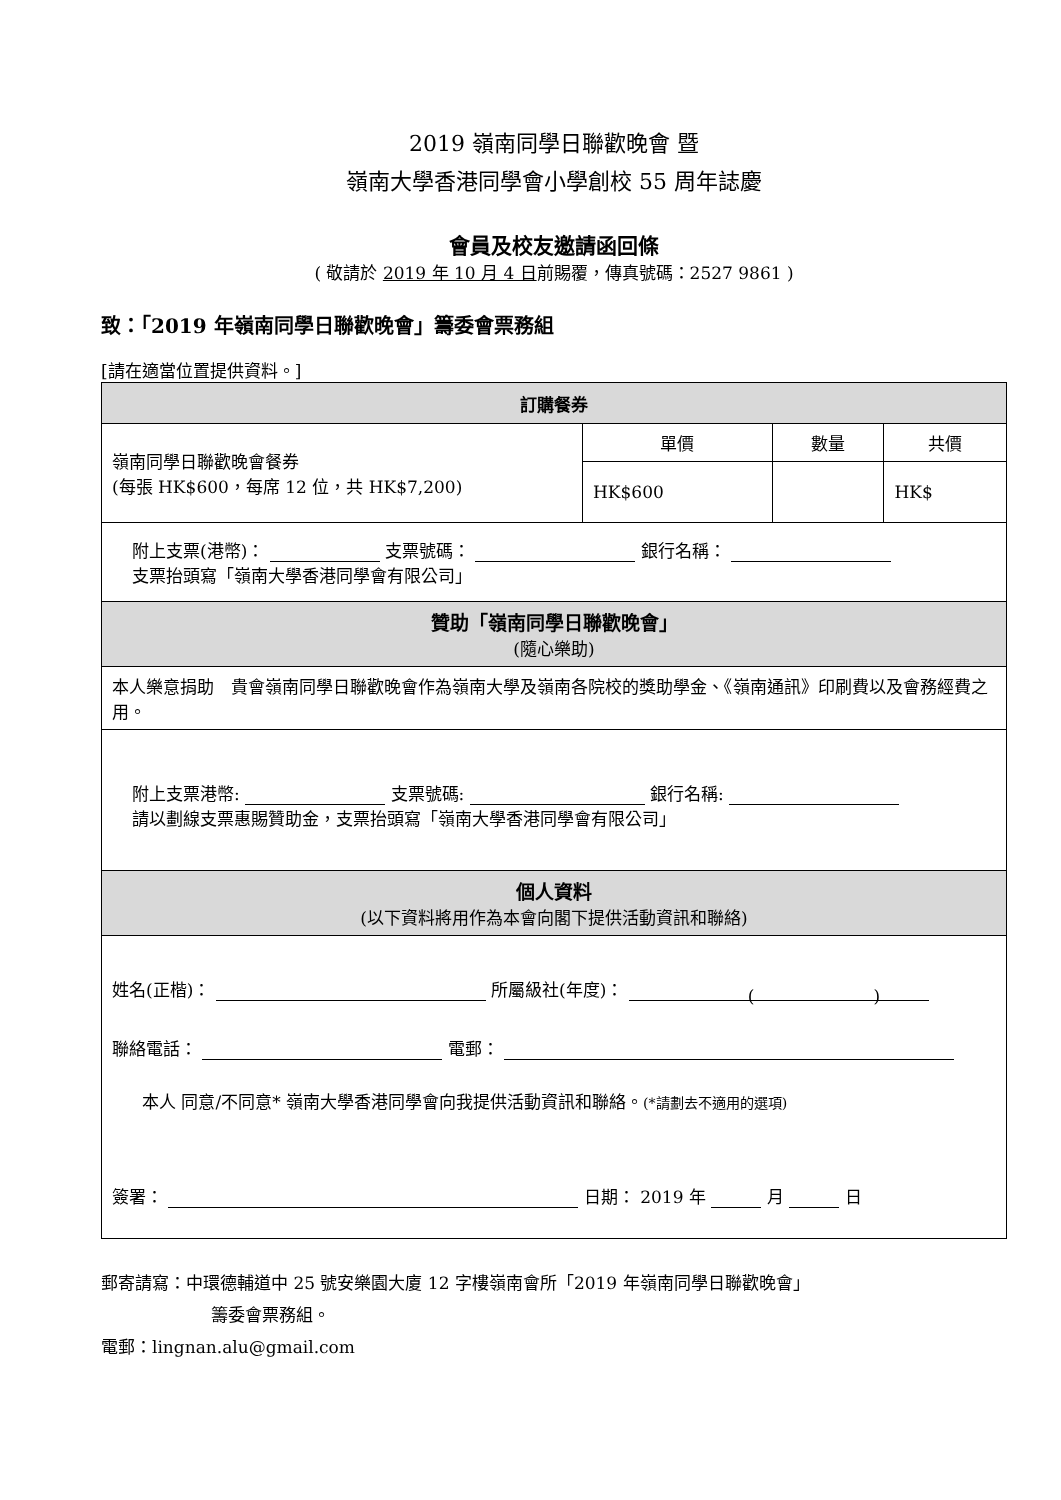2019 嶺南同學日聯歡晚會 暨
嶺南大學香港同學會小學創校 55 周年誌慶
會員及校友邀請函回條
( 敬請於 2019 年 10 月 4 日前賜覆，傳真號碼：2527 9861 )
致：「2019 年嶺南同學日聯歡晚會」籌委會票務組
[請在適當位置提供資料。]
| 訂購餐券 | | | |
| 嶺南同學日聯歡晚會餐券 (每張 HK$600，每席 12 位，共 HK$7,200) | 單價 | 數量 | 共價 |
| | HK$600 | | HK$ |
| 附上支票(港幣)： 支票號碼： 銀行名稱： 支票抬頭寫「嶺南大學香港同學會有限公司」 | | | |
| 贊助「嶺南同學日聯歡晚會」 (隨心樂助) | | | |
| 本人樂意捐助 貴會嶺南同學日聯歡晚會作為嶺南大學及嶺南各院校的獎助學金、《嶺南通訊》印刷費以及會務經費之用。 | | | |
| 附上支票港幣: 支票號碼: 銀行名稱: 請以劃線支票惠賜贊助金，支票抬頭寫「嶺南大學香港同學會有限公司」 | | | |
| 個人資料 (以下資料將用作為本會向閣下提供活動資訊和聯絡) | | | |
| 姓名(正楷)： 所屬級社(年度)： ( ) 聯絡電話： 電郵： 本人 同意/不同意* 嶺南大學香港同學會向我提供活動資訊和聯絡。 (*請劃去不適用的選項) 簽署： 日期： 2019 年 月 日 | | | |
郵寄請寫：中環德輔道中 25 號安樂園大廈 12 字樓嶺南會所「2019 年嶺南同學日聯歡晚會」
籌委會票務組。
電郵：lingnan.alu@gmail.com